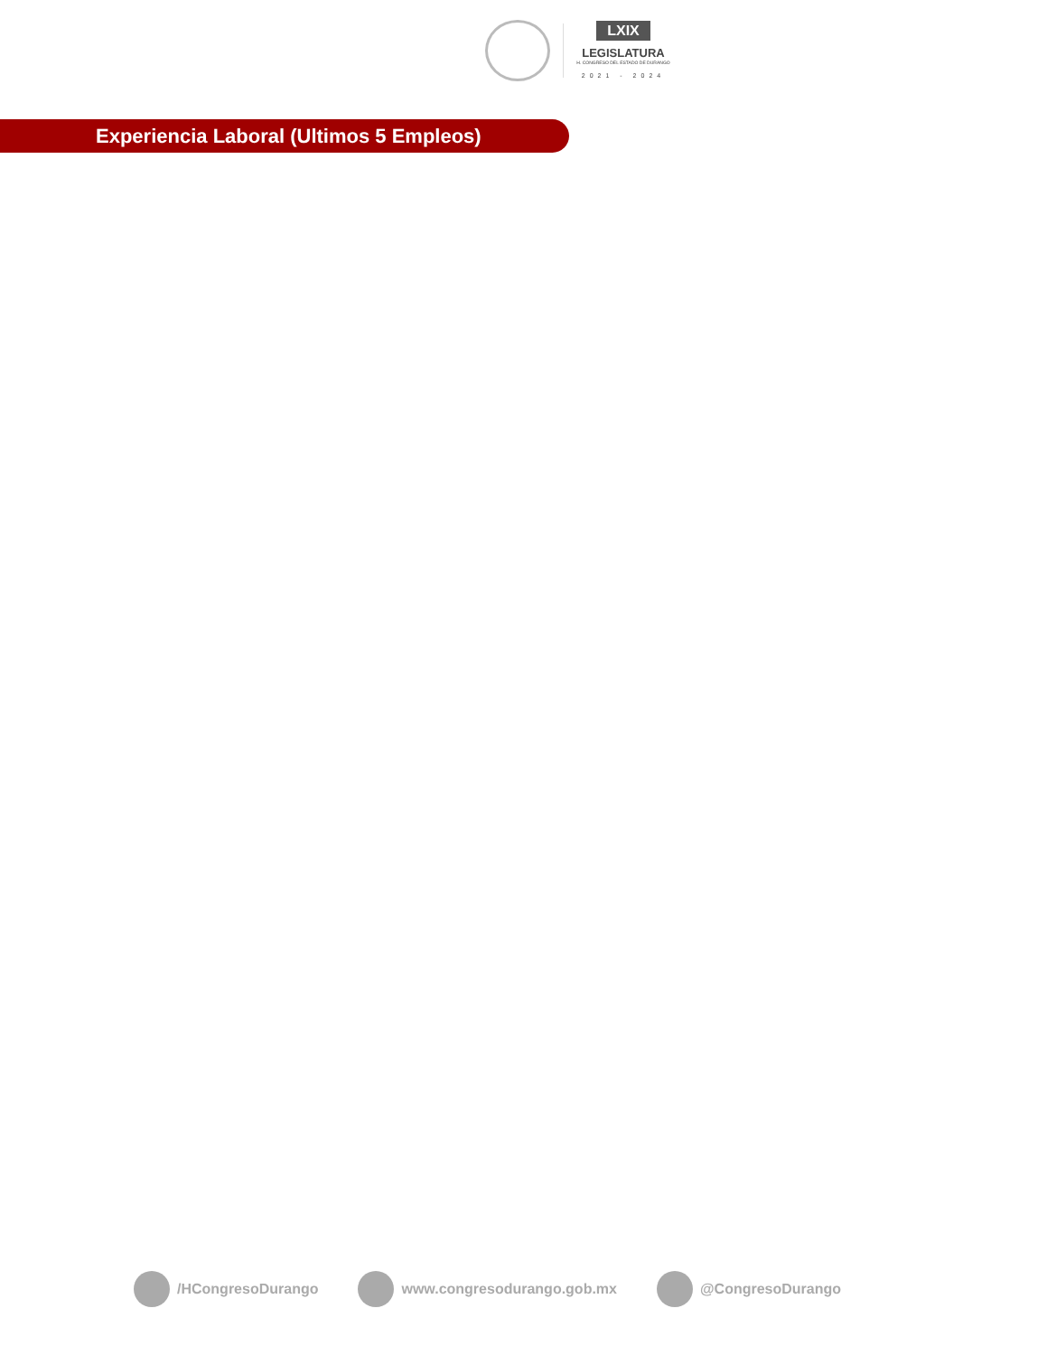LXIX
LEGISLATURA
H. CONGRESO DEL ESTADO DE DURANGO
2021 - 2024
Experiencia Laboral (Ultimos 5 Empleos)
/HCongresoDurango www.congresodurango.gob.mx @CongresoDurango